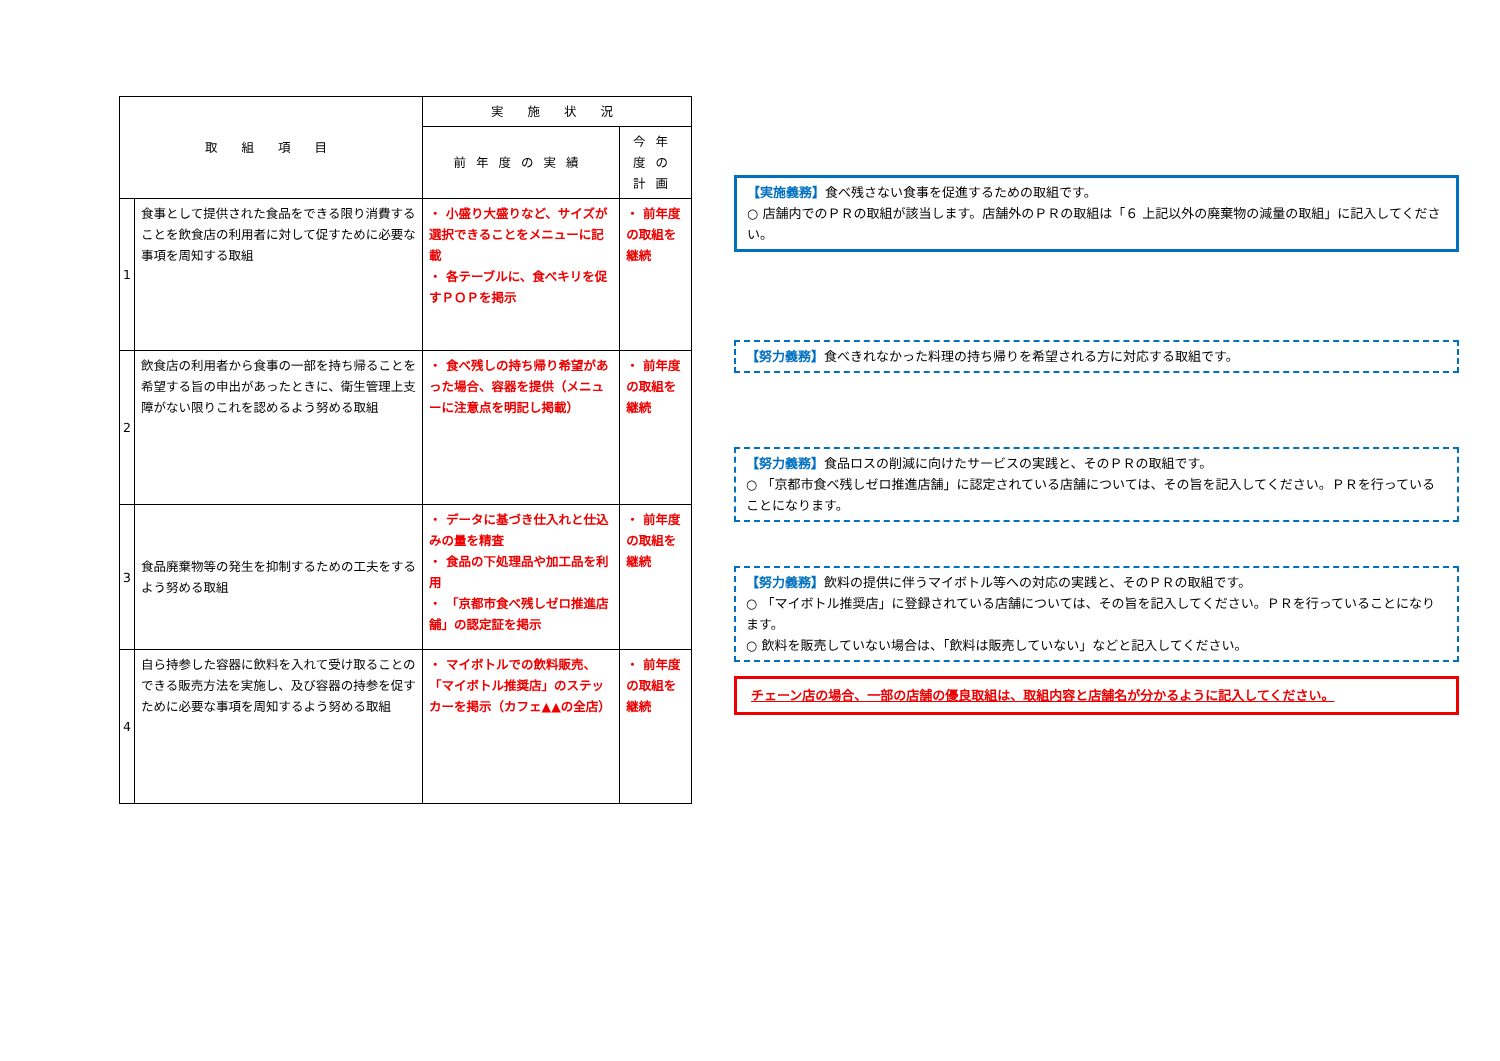| 取 組 項 目 | | 実 施 状 況 | |
| --- | --- | --- | --- |
| | | 前年度の実績 | 今年度の計画 |
| 1 | 食事として提供された食品をできる限り消費することを飲食店の利用者に対して促すために必要な事項を周知する取組 | ・ 小盛り大盛りなど、サイズが選択できることをメニューに記載 ・ 各テーブルに、食べキリを促すＰＯＰを掲示 | ・ 前年度の取組を継続 |
| 2 | 飲食店の利用者から食事の一部を持ち帰ることを希望する旨の申出があったときに、衛生管理上支障がない限りこれを認めるよう努める取組 | ・ 食べ残しの持ち帰り希望があった場合、容器を提供（メニューに注意点を明記し掲載） | ・ 前年度の取組を継続 |
| 3 | 食品廃棄物等の発生を抑制するための工夫をするよう努める取組 | ・ データに基づき仕入れと仕込みの量を精査 ・ 食品の下処理品や加工品を利用 ・ 「京都市食べ残しゼロ推進店舗」の認定証を掲示 | ・ 前年度の取組を継続 |
| 4 | 自ら持参した容器に飲料を入れて受け取ることのできる販売方法を実施し、及び容器の持参を促すために必要な事項を周知するよう努める取組 | ・ マイボトルでの飲料販売、「マイボトル推奨店」のステッカーを掲示（カフェ▲▲の全店） | ・ 前年度の取組を継続 |
【実施義務】食べ残さない食事を促進するための取組です。
○ 店舗内でのＰＲの取組が該当します。店舗外のＰＲの取組は「６ 上記以外の廃棄物の減量の取組」に記入してください。
【努力義務】食べきれなかった料理の持ち帰りを希望される方に対応する取組です。
【努力義務】食品ロスの削減に向けたサービスの実践と、そのＰＲの取組です。
○ 「京都市食べ残しゼロ推進店舗」に認定されている店舗については、その旨を記入してください。ＰＲを行っていることになります。
【努力義務】飲料の提供に伴うマイボトル等への対応の実践と、そのＰＲの取組です。
○ 「マイボトル推奨店」に登録されている店舗については、その旨を記入してください。ＰＲを行っていることになります。
○ 飲料を販売していない場合は、「飲料は販売していない」などと記入してください。
チェーン店の場合、一部の店舗の優良取組は、取組内容と店舗名が分かるように記入してください。